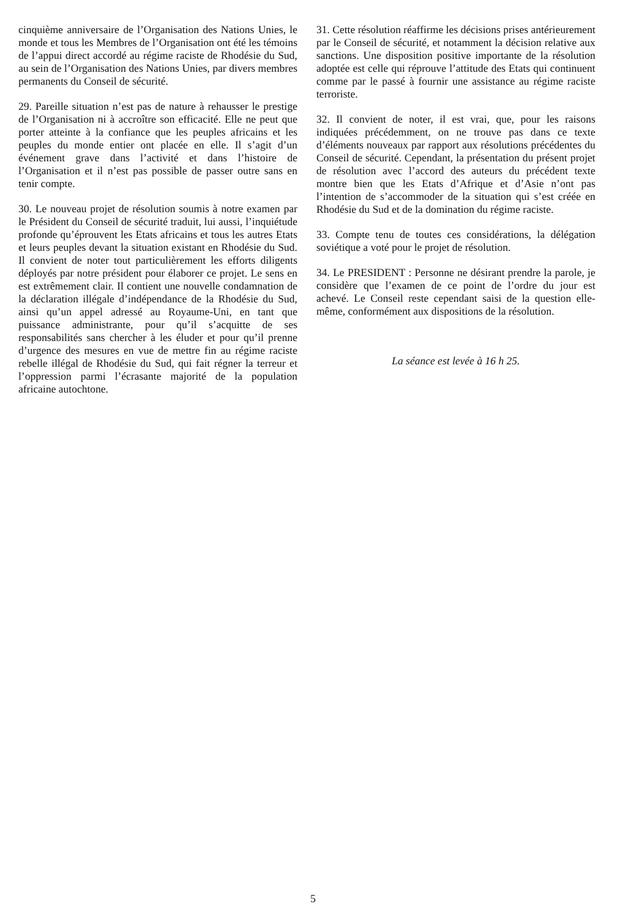cinquième anniversaire de l’Organisation des Nations Unies, le monde et tous les Membres de l’Organisation ont été les témoins de l’appui direct accordé au régime raciste de Rhodésie du Sud, au sein de l’Organisation des Nations Unies, par divers membres permanents du Conseil de sécurité.
29. Pareille situation n’est pas de nature à rehausser le prestige de l’Organisation ni à accroître son efficacité. Elle ne peut que porter atteinte à la confiance que les peuples africains et les peuples du monde entier ont placée en elle. Il s’agit d’un événement grave dans l’activité et dans l’histoire de l’Organisation et il n’est pas possible de passer outre sans en tenir compte.
30. Le nouveau projet de résolution soumis à notre examen par le Président du Conseil de sécurité traduit, lui aussi, l’inquiétude profonde qu’éprouvent les Etats africains et tous les autres Etats et leurs peuples devant la situation existant en Rhodésie du Sud. Il convient de noter tout particulièrement les efforts diligents déployés par notre président pour élaborer ce projet. Le sens en est extrêmement clair. Il contient une nouvelle condamnation de la déclaration illégale d’indépendance de la Rhodésie du Sud, ainsi qu’un appel adressé au Royaume-Uni, en tant que puissance administrante, pour qu’il s’acquitte de ses responsabilités sans chercher à les éluder et pour qu’il prenne d’urgence des mesures en vue de mettre fin au régime raciste rebelle illégal de Rhodésie du Sud, qui fait régner la terreur et l’oppression parmi l’écrasante majorité de la population africaine autochtone.
31. Cette résolution réaffirme les décisions prises antérieurement par le Conseil de sécurité, et notamment la décision relative aux sanctions. Une disposition positive importante de la résolution adoptée est celle qui réprouve l’attitude des Etats qui continuent comme par le passé à fournir une assistance au régime raciste terroriste.
32. Il convient de noter, il est vrai, que, pour les raisons indiquées précédemment, on ne trouve pas dans ce texte d’éléments nouveaux par rapport aux résolutions précédentes du Conseil de sécurité. Cependant, la présentation du présent projet de résolution avec l’accord des auteurs du précédent texte montre bien que les Etats d’Afrique et d’Asie n’ont pas l’intention de s’accommoder de la situation qui s’est créée en Rhodésie du Sud et de la domination du régime raciste.
33. Compte tenu de toutes ces considérations, la délégation soviétique a voté pour le projet de résolution.
34. Le PRESIDENT : Personne ne désirant prendre la parole, je considère que l’examen de ce point de l’ordre du jour est achevé. Le Conseil reste cependant saisi de la question elle-même, conformément aux dispositions de la résolution.
La séance est levée à 16 h 25.
5